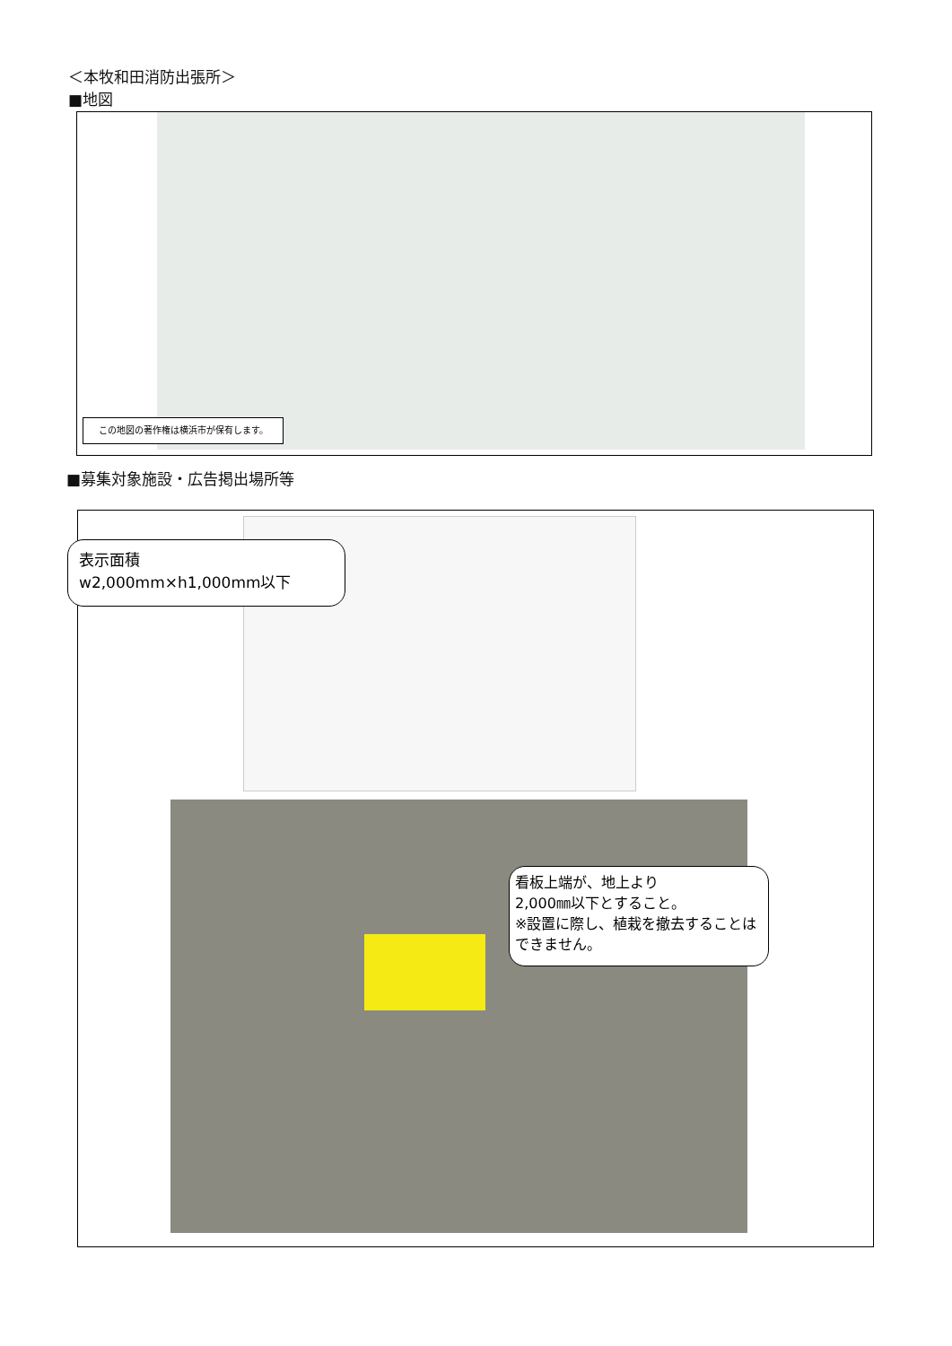＜本牧和田消防出張所＞
■地図
この地図の著作権は横浜市が保有します。
■募集対象施設・広告掲出場所等
表示面積
w2,000mm×h1,000mm以下
看板上端が、地上より
2,000㎜以下とすること。
※設置に際し、植栽を撤去することはできません。